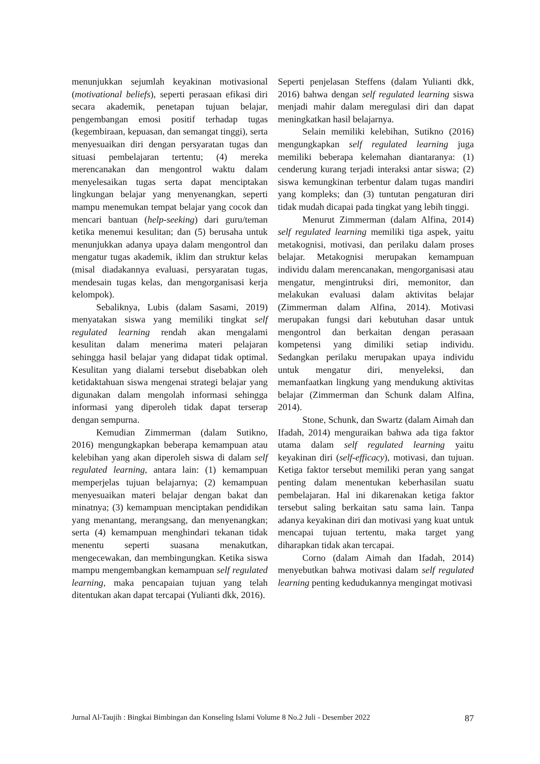menunjukkan sejumlah keyakinan motivasional (motivational beliefs), seperti perasaan efikasi diri secara akademik, penetapan tujuan belajar, pengembangan emosi positif terhadap tugas (kegembiraan, kepuasan, dan semangat tinggi), serta menyesuaikan diri dengan persyaratan tugas dan situasi pembelajaran tertentu; (4) mereka merencanakan dan mengontrol waktu dalam menyelesaikan tugas serta dapat menciptakan lingkungan belajar yang menyenangkan, seperti mampu menemukan tempat belajar yang cocok dan mencari bantuan (help-seeking) dari guru/teman ketika menemui kesulitan; dan (5) berusaha untuk menunjukkan adanya upaya dalam mengontrol dan mengatur tugas akademik, iklim dan struktur kelas (misal diadakannya evaluasi, persyaratan tugas, mendesain tugas kelas, dan mengorganisasi kerja kelompok).
Sebaliknya, Lubis (dalam Sasami, 2019) menyatakan siswa yang memiliki tingkat self regulated learning rendah akan mengalami kesulitan dalam menerima materi pelajaran sehingga hasil belajar yang didapat tidak optimal. Kesulitan yang dialami tersebut disebabkan oleh ketidaktahuan siswa mengenai strategi belajar yang digunakan dalam mengolah informasi sehingga informasi yang diperoleh tidak dapat terserap dengan sempurna.
Kemudian Zimmerman (dalam Sutikno, 2016) mengungkapkan beberapa kemampuan atau kelebihan yang akan diperoleh siswa di dalam self regulated learning, antara lain: (1) kemampuan memperjelas tujuan belajarnya; (2) kemampuan menyesuaikan materi belajar dengan bakat dan minatnya; (3) kemampuan menciptakan pendidikan yang menantang, merangsang, dan menyenangkan; serta (4) kemampuan menghindari tekanan tidak menentu seperti suasana menakutkan, mengecewakan, dan membingungkan. Ketika siswa mampu mengembangkan kemampuan self regulated learning, maka pencapaian tujuan yang telah ditentukan akan dapat tercapai (Yulianti dkk, 2016).
Seperti penjelasan Steffens (dalam Yulianti dkk, 2016) bahwa dengan self regulated learning siswa menjadi mahir dalam meregulasi diri dan dapat meningkatkan hasil belajarnya.
Selain memiliki kelebihan, Sutikno (2016) mengungkapkan self regulated learning juga memiliki beberapa kelemahan diantaranya: (1) cenderung kurang terjadi interaksi antar siswa; (2) siswa kemungkinan terbentur dalam tugas mandiri yang kompleks; dan (3) tuntutan pengaturan diri tidak mudah dicapai pada tingkat yang lebih tinggi.
Menurut Zimmerman (dalam Alfina, 2014) self regulated learning memiliki tiga aspek, yaitu metakognisi, motivasi, dan perilaku dalam proses belajar. Metakognisi merupakan kemampuan individu dalam merencanakan, mengorganisasi atau mengatur, mengintruksi diri, memonitor, dan melakukan evaluasi dalam aktivitas belajar (Zimmerman dalam Alfina, 2014). Motivasi merupakan fungsi dari kebutuhan dasar untuk mengontrol dan berkaitan dengan perasaan kompetensi yang dimiliki setiap individu. Sedangkan perilaku merupakan upaya individu untuk mengatur diri, menyeleksi, dan memanfaatkan lingkung yang mendukung aktivitas belajar (Zimmerman dan Schunk dalam Alfina, 2014).
Stone, Schunk, dan Swartz (dalam Aimah dan Ifadah, 2014) menguraikan bahwa ada tiga faktor utama dalam self regulated learning yaitu keyakinan diri (self-efficacy), motivasi, dan tujuan. Ketiga faktor tersebut memiliki peran yang sangat penting dalam menentukan keberhasilan suatu pembelajaran. Hal ini dikarenakan ketiga faktor tersebut saling berkaitan satu sama lain. Tanpa adanya keyakinan diri dan motivasi yang kuat untuk mencapai tujuan tertentu, maka target yang diharapkan tidak akan tercapai.
Corno (dalam Aimah dan Ifadah, 2014) menyebutkan bahwa motivasi dalam self regulated learning penting kedudukannya mengingat motivasi
Jurnal Al-Taujih : Bingkai Bimbingan dan Konseling Islami Volume 8 No.2 Juli - Desember 2022 87